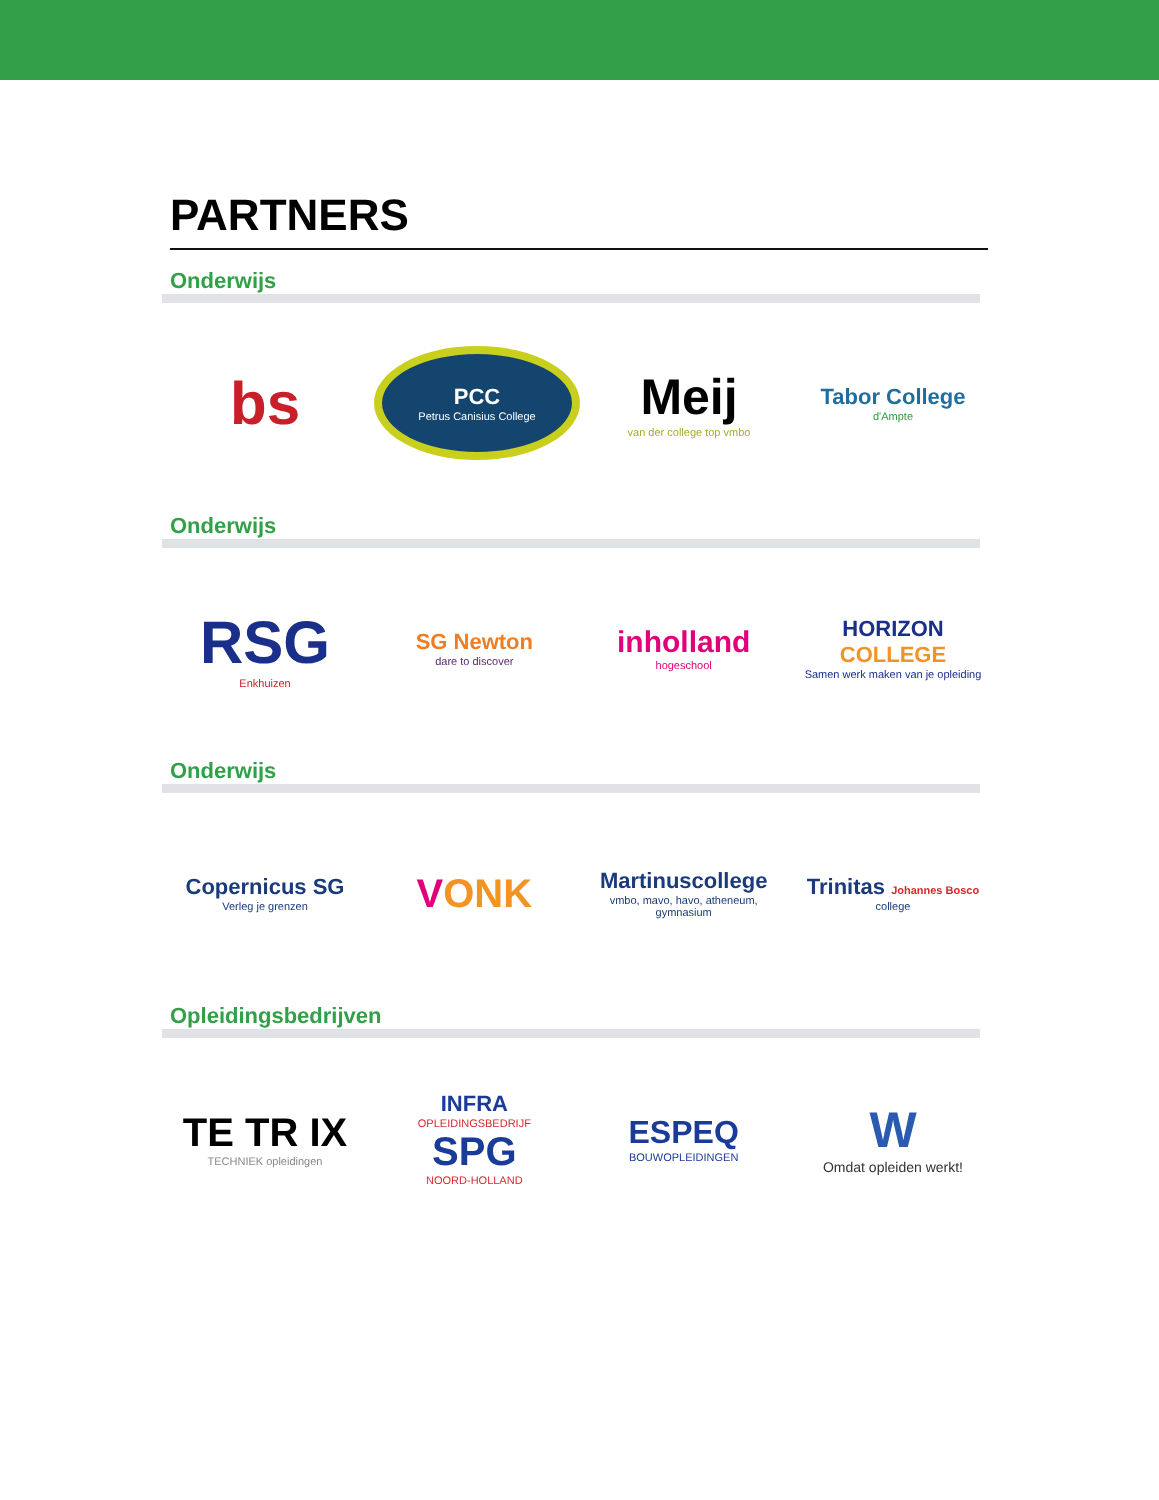PARTNERS
Onderwijs
bs
PCC
Petrus Canisius College
Meij
van der college top vmbo
Tabor College
d'Ampte
Onderwijs
RSG
Enkhuizen
SG Newton
dare to discover
inholland
hogeschool
HORIZON COLLEGE
Samen werk maken van je opleiding
Onderwijs
Copernicus SG
Verleg je grenzen
VONK
Martinuscollege
vmbo, mavo, havo, atheneum, gymnasium
Trinitas Johannes Bosco
college
Opleidingsbedrijven
TE TR IX
TECHNIEK opleidingen
INFRA
OPLEIDINGSBEDRIJF
SPG
NOORD-HOLLAND
ESPEQ
BOUWOPLEIDINGEN
W
Omdat opleiden werkt!